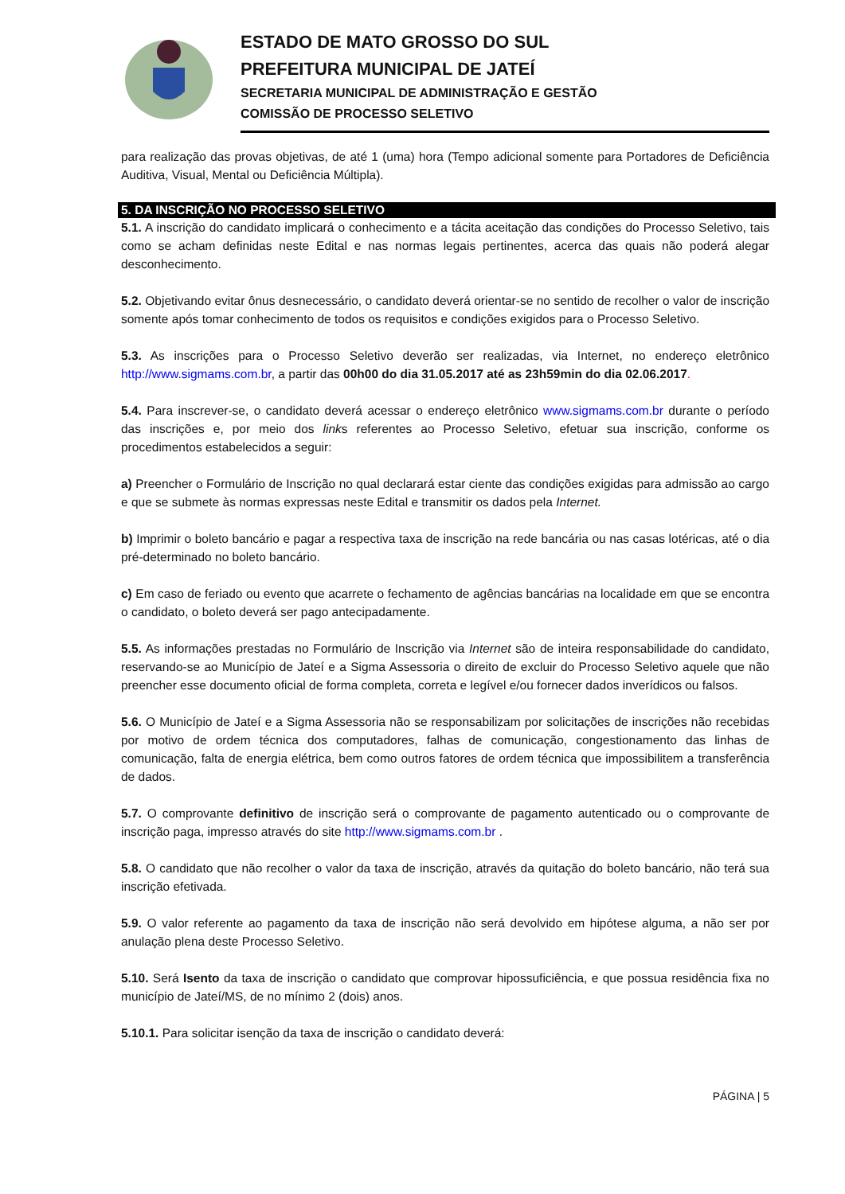ESTADO DE MATO GROSSO DO SUL
PREFEITURA MUNICIPAL DE JATEÍ
SECRETARIA MUNICIPAL DE ADMINISTRAÇÃO E GESTÃO
COMISSÃO DE PROCESSO SELETIVO
para realização das provas objetivas, de até 1 (uma) hora (Tempo adicional somente para Portadores de Deficiência Auditiva, Visual, Mental ou Deficiência Múltipla).
5. DA INSCRIÇÃO NO PROCESSO SELETIVO
5.1. A inscrição do candidato implicará o conhecimento e a tácita aceitação das condições do Processo Seletivo, tais como se acham definidas neste Edital e nas normas legais pertinentes, acerca das quais não poderá alegar desconhecimento.
5.2. Objetivando evitar ônus desnecessário, o candidato deverá orientar-se no sentido de recolher o valor de inscrição somente após tomar conhecimento de todos os requisitos e condições exigidos para o Processo Seletivo.
5.3. As inscrições para o Processo Seletivo deverão ser realizadas, via Internet, no endereço eletrônico http://www.sigmams.com.br, a partir das 00h00 do dia 31.05.2017 até as 23h59min do dia 02.06.2017.
5.4. Para inscrever-se, o candidato deverá acessar o endereço eletrônico www.sigmams.com.br durante o período das inscrições e, por meio dos links referentes ao Processo Seletivo, efetuar sua inscrição, conforme os procedimentos estabelecidos a seguir:
a) Preencher o Formulário de Inscrição no qual declarará estar ciente das condições exigidas para admissão ao cargo e que se submete às normas expressas neste Edital e transmitir os dados pela Internet.
b) Imprimir o boleto bancário e pagar a respectiva taxa de inscrição na rede bancária ou nas casas lotéricas, até o dia pré-determinado no boleto bancário.
c) Em caso de feriado ou evento que acarrete o fechamento de agências bancárias na localidade em que se encontra o candidato, o boleto deverá ser pago antecipadamente.
5.5. As informações prestadas no Formulário de Inscrição via Internet são de inteira responsabilidade do candidato, reservando-se ao Município de Jateí e a Sigma Assessoria o direito de excluir do Processo Seletivo aquele que não preencher esse documento oficial de forma completa, correta e legível e/ou fornecer dados inverídicos ou falsos.
5.6. O Município de Jateí e a Sigma Assessoria não se responsabilizam por solicitações de inscrições não recebidas por motivo de ordem técnica dos computadores, falhas de comunicação, congestionamento das linhas de comunicação, falta de energia elétrica, bem como outros fatores de ordem técnica que impossibilitem a transferência de dados.
5.7. O comprovante definitivo de inscrição será o comprovante de pagamento autenticado ou o comprovante de inscrição paga, impresso através do site http://www.sigmams.com.br .
5.8. O candidato que não recolher o valor da taxa de inscrição, através da quitação do boleto bancário, não terá sua inscrição efetivada.
5.9. O valor referente ao pagamento da taxa de inscrição não será devolvido em hipótese alguma, a não ser por anulação plena deste Processo Seletivo.
5.10. Será Isento da taxa de inscrição o candidato que comprovar hipossuficiência, e que possua residência fixa no município de Jateí/MS, de no mínimo 2 (dois) anos.
5.10.1. Para solicitar isenção da taxa de inscrição o candidato deverá:
PÁGINA | 5